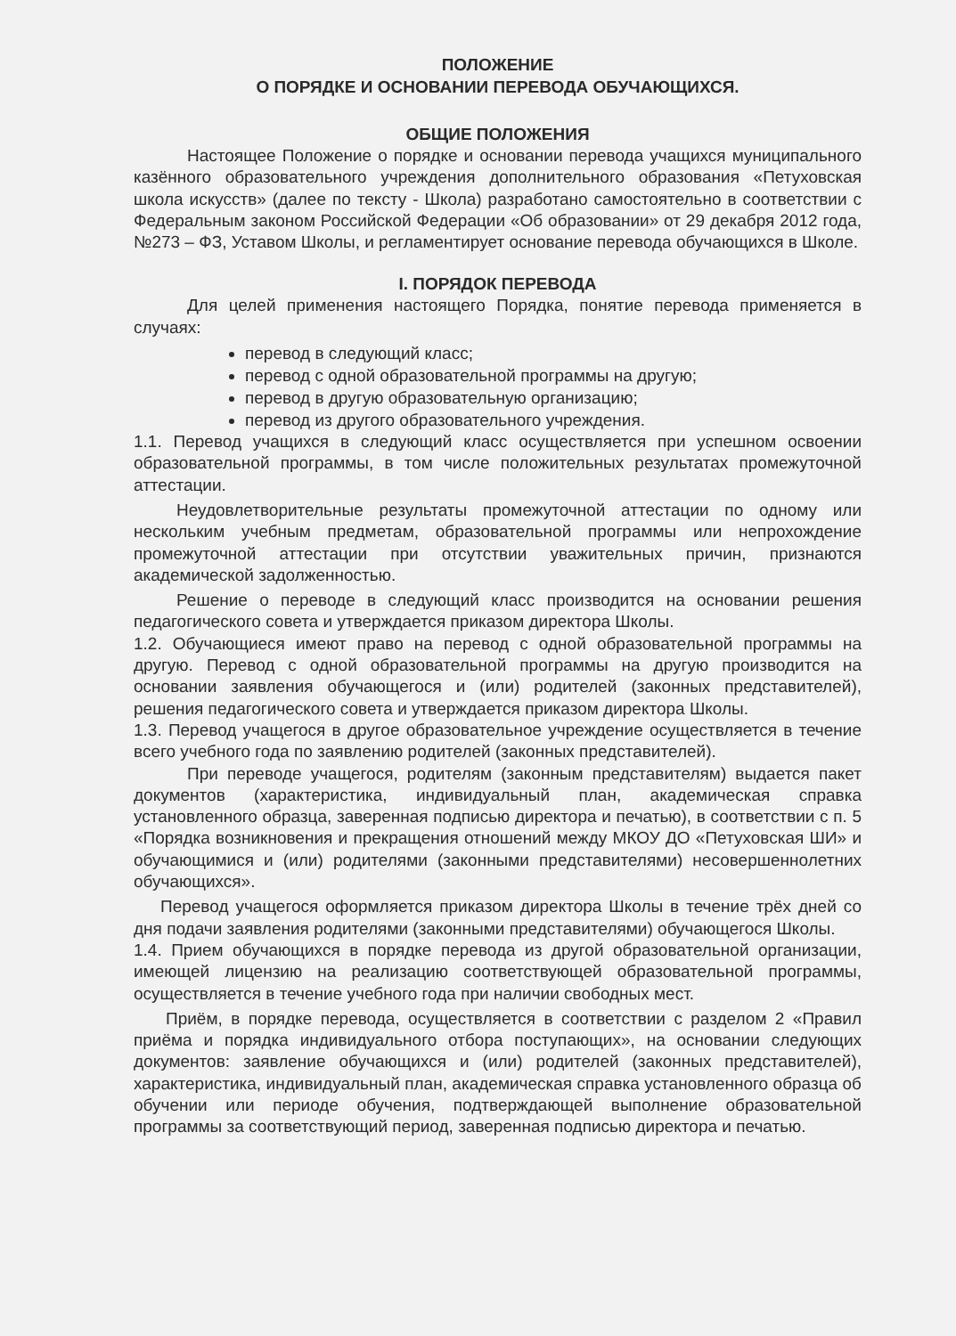ПОЛОЖЕНИЕ
О ПОРЯДКЕ И ОСНОВАНИИ ПЕРЕВОДА ОБУЧАЮЩИХСЯ.
ОБЩИЕ ПОЛОЖЕНИЯ
Настоящее Положение о порядке и основании перевода учащихся муниципального казённого образовательного учреждения дополнительного образования «Петуховская школа искусств» (далее по тексту - Школа) разработано самостоятельно в соответствии с Федеральным законом Российской Федерации «Об образовании» от 29 декабря 2012 года, №273 – ФЗ, Уставом Школы, и регламентирует основание перевода обучающихся в Школе.
I. ПОРЯДОК ПЕРЕВОДА
Для целей применения настоящего Порядка, понятие перевода применяется в случаях:
перевод в следующий класс;
перевод с одной образовательной программы на другую;
перевод в другую образовательную организацию;
перевод из другого образовательного учреждения.
1.1. Перевод учащихся в следующий класс осуществляется при успешном освоении образовательной программы, в том числе положительных результатах промежуточной аттестации.
Неудовлетворительные результаты промежуточной аттестации по одному или нескольким учебным предметам, образовательной программы или непрохождение промежуточной аттестации при отсутствии уважительных причин, признаются академической задолженностью.
Решение о переводе в следующий класс производится на основании решения педагогического совета и утверждается приказом директора Школы.
1.2. Обучающиеся имеют право на перевод с одной образовательной программы на другую. Перевод с одной образовательной программы на другую производится на основании заявления обучающегося и (или) родителей (законных представителей), решения педагогического совета и утверждается приказом директора Школы.
1.3. Перевод учащегося в другое образовательное учреждение осуществляется в течение всего учебного года по заявлению родителей (законных представителей).
При переводе учащегося, родителям (законным представителям) выдается пакет документов (характеристика, индивидуальный план, академическая справка установленного образца, заверенная подписью директора и печатью), в соответствии с п. 5 «Порядка возникновения и прекращения отношений между МКОУ ДО «Петуховская ШИ» и обучающимися и (или) родителями (законными представителями) несовершеннолетних обучающихся».
Перевод учащегося оформляется приказом директора Школы в течение трёх дней со дня подачи заявления родителями (законными представителями) обучающегося Школы.
1.4. Прием обучающихся в порядке перевода из другой образовательной организации, имеющей лицензию на реализацию соответствующей образовательной программы, осуществляется в течение учебного года при наличии свободных мест.
Приём, в порядке перевода, осуществляется в соответствии с разделом 2 «Правил приёма и порядка индивидуального отбора поступающих», на основании следующих документов: заявление обучающихся и (или) родителей (законных представителей), характеристика, индивидуальный план, академическая справка установленного образца об обучении или периоде обучения, подтверждающей выполнение образовательной программы за соответствующий период, заверенная подписью директора и печатью.